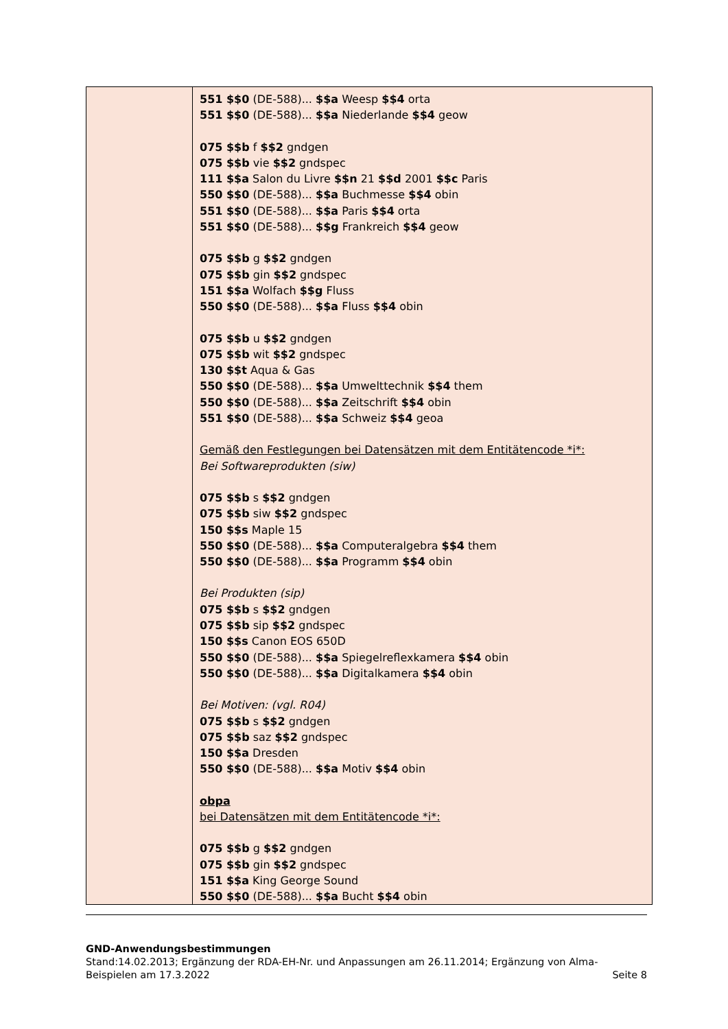| | 551 $$0 (DE-588)... $$a Weesp $$4 orta 551 $$0 (DE-588)... $$a Niederlande $$4 geow 075 $$b f $$2 gndgen 075 $$b vie $$2 gndspec 111 $$a Salon du Livre $$n 21 $$d 2001 $$c Paris 550 $$0 (DE-588)... $$a Buchmesse $$4 obin 551 $$0 (DE-588)... $$a Paris $$4 orta 551 $$0 (DE-588)... $$g Frankreich $$4 geow 075 $$b g $$2 gndgen 075 $$b gin $$2 gndspec 151 $$a Wolfach $$g Fluss 550 $$0 (DE-588)... $$a Fluss $$4 obin 075 $$b u $$2 gndgen 075 $$b wit $$2 gndspec 130 $$t Aqua & Gas 550 $$0 (DE-588)... $$a Umwelttechnik $$4 them 550 $$0 (DE-588)... $$a Zeitschrift $$4 obin 551 $$0 (DE-588)... $$a Schweiz $$4 geoa Gemäß den Festlegungen bei Datensätzen mit dem Entitätencode *i*: Bei Softwareprodukten (siw) 075 $$b s $$2 gndgen 075 $$b siw $$2 gndspec 150 $$s Maple 15 550 $$0 (DE-588)... $$a Computeralgebra $$4 them 550 $$0 (DE-588)... $$a Programm $$4 obin Bei Produkten (sip) 075 $$b s $$2 gndgen 075 $$b sip $$2 gndspec 150 $$s Canon EOS 650D 550 $$0 (DE-588)... $$a Spiegelreflexkamera $$4 obin 550 $$0 (DE-588)... $$a Digitalkamera $$4 obin Bei Motiven: (vgl. R04) 075 $$b s $$2 gndgen 075 $$b saz $$2 gndspec 150 $$a Dresden 550 $$0 (DE-588)... $$a Motiv $$4 obin obpa bei Datensätzen mit dem Entitätencode *i*: 075 $$b g $$2 gndgen 075 $$b gin $$2 gndspec 151 $$a King George Sound 550 $$0 (DE-588)... $$a Bucht $$4 obin |
GND-Anwendungsbestimmungen
Stand:14.02.2013; Ergänzung der RDA-EH-Nr. und Anpassungen am 26.11.2014; Ergänzung von Alma-
Beispielen am 17.3.2022 Seite 8